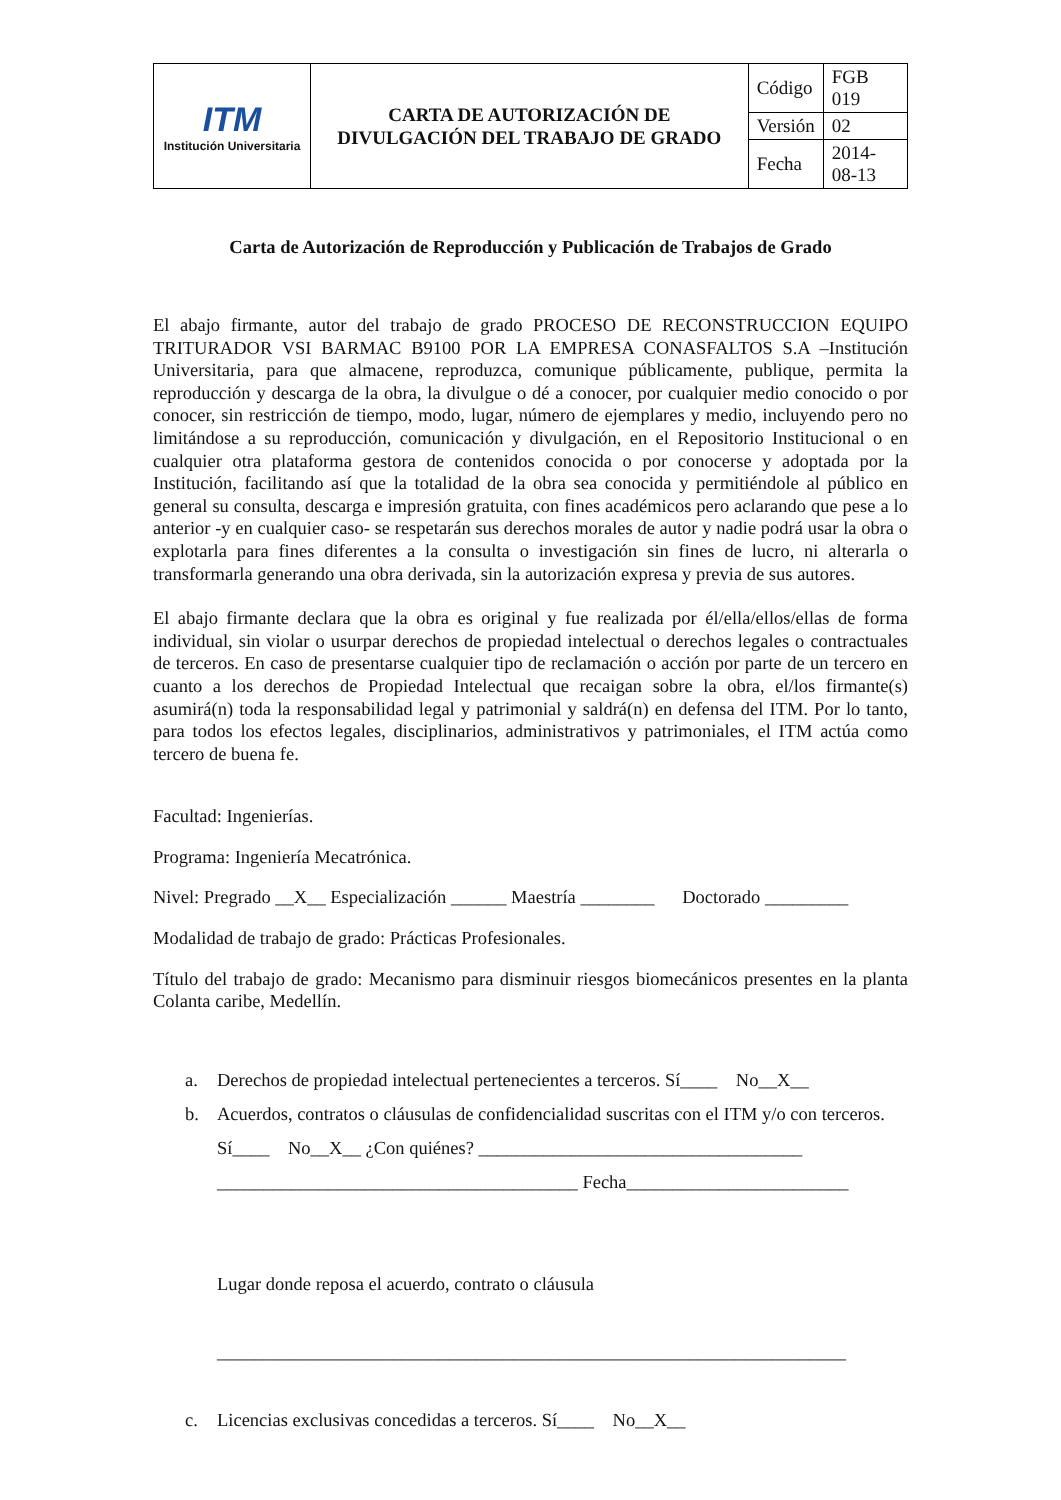| ITM Institución Universitaria | CARTA DE AUTORIZACIÓN DE DIVULGACIÓN DEL TRABAJO DE GRADO | Código | FGB 019 |
| | | Versión | 02 |
| | | Fecha | 2014-08-13 |
Carta de Autorización de Reproducción y Publicación de Trabajos de Grado
El abajo firmante, autor del trabajo de grado PROCESO DE RECONSTRUCCION EQUIPO TRITURADOR VSI BARMAC B9100 POR LA EMPRESA CONASFALTOS S.A –Institución Universitaria, para que almacene, reproduzca, comunique públicamente, publique, permita la reproducción y descarga de la obra, la divulgue o dé a conocer, por cualquier medio conocido o por conocer, sin restricción de tiempo, modo, lugar, número de ejemplares y medio, incluyendo pero no limitándose a su reproducción, comunicación y divulgación, en el Repositorio Institucional o en cualquier otra plataforma gestora de contenidos conocida o por conocerse y adoptada por la Institución, facilitando así que la totalidad de la obra sea conocida y permitiéndole al público en general su consulta, descarga e impresión gratuita, con fines académicos pero aclarando que pese a lo anterior -y en cualquier caso- se respetarán sus derechos morales de autor y nadie podrá usar la obra o explotarla para fines diferentes a la consulta o investigación sin fines de lucro, ni alterarla o transformarla generando una obra derivada, sin la autorización expresa y previa de sus autores.
El abajo firmante declara que la obra es original y fue realizada por él/ella/ellos/ellas de forma individual, sin violar o usurpar derechos de propiedad intelectual o derechos legales o contractuales de terceros. En caso de presentarse cualquier tipo de reclamación o acción por parte de un tercero en cuanto a los derechos de Propiedad Intelectual que recaigan sobre la obra, el/los firmante(s) asumirá(n) toda la responsabilidad legal y patrimonial y saldrá(n) en defensa del ITM. Por lo tanto, para todos los efectos legales, disciplinarios, administrativos y patrimoniales, el ITM actúa como tercero de buena fe.
Facultad: Ingenierías.
Programa: Ingeniería Mecatrónica.
Nivel: Pregrado __X__ Especialización ______ Maestría ________ Doctorado _________
Modalidad de trabajo de grado: Prácticas Profesionales.
Título del trabajo de grado: Mecanismo para disminuir riesgos biomecánicos presentes en la planta Colanta caribe, Medellín.
a. Derechos de propiedad intelectual pertenecientes a terceros. Sí____ No__X__
b. Acuerdos, contratos o cláusulas de confidencialidad suscritas con el ITM y/o con terceros.
Sí____ No__X__ ¿Con quiénes? ___________________________________
_______________________________________ Fecha________________________
Lugar donde reposa el acuerdo, contrato o cláusula
____________________________________________________________________
c. Licencias exclusivas concedidas a terceros. Sí____ No__X__